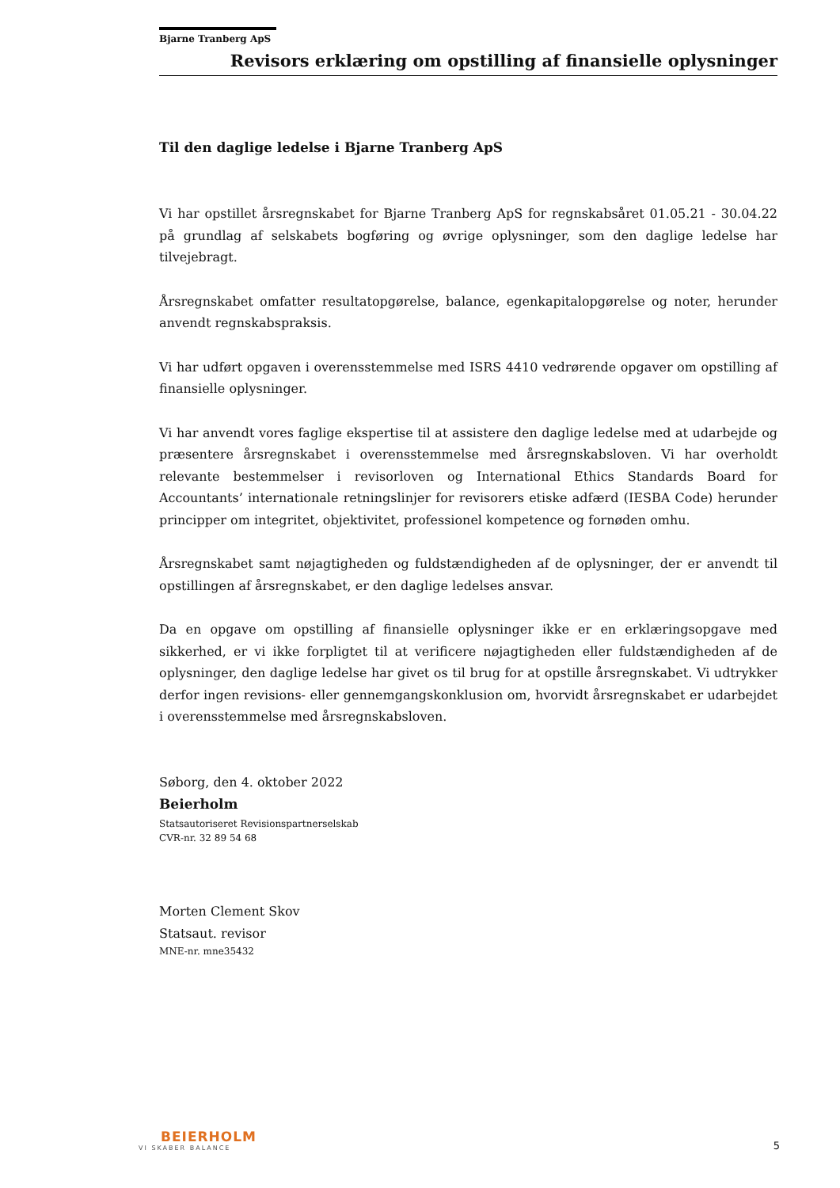Bjarne Tranberg ApS
Revisors erklæring om opstilling af finansielle oplysninger
Til den daglige ledelse i Bjarne Tranberg ApS
Vi har opstillet årsregnskabet for Bjarne Tranberg ApS for regnskabsåret 01.05.21 - 30.04.22 på grundlag af selskabets bogføring og øvrige oplysninger, som den daglige ledelse har tilvejebragt.
Årsregnskabet omfatter resultatopgørelse, balance, egenkapitalopgørelse og noter, herunder anvendt regnskabspraksis.
Vi har udført opgaven i overensstemmelse med ISRS 4410 vedrørende opgaver om opstilling af finansielle oplysninger.
Vi har anvendt vores faglige ekspertise til at assistere den daglige ledelse med at udarbejde og præsentere årsregnskabet i overensstemmelse med årsregnskabsloven. Vi har overholdt relevante bestemmelser i revisorloven og International Ethics Standards Board for Accountants’ internationale retningslinjer for revisorers etiske adfærd (IESBA Code) herunder principper om integritet, objektivitet, professionel kompetence og fornøden omhu.
Årsregnskabet samt nøjagtigheden og fuldstændigheden af de oplysninger, der er anvendt til opstillingen af årsregnskabet, er den daglige ledelses ansvar.
Da en opgave om opstilling af finansielle oplysninger ikke er en erklæringsopgave med sikkerhed, er vi ikke forpligtet til at verificere nøjagtigheden eller fuldstændigheden af de oplysninger, den daglige ledelse har givet os til brug for at opstille årsregnskabet. Vi udtrykker derfor ingen revisions- eller gennemgangskonklusion om, hvorvidt årsregnskabet er udarbejdet i overensstemmelse med årsregnskabsloven.
Søborg, den 4. oktober 2022
Beierholm
Statsautoriseret Revisionspartnerselskab
CVR-nr. 32 89 54 68
Morten Clement Skov
Statsaut. revisor
MNE-nr. mne35432
BEIERHOLM
VI SKABER BALANCE
5